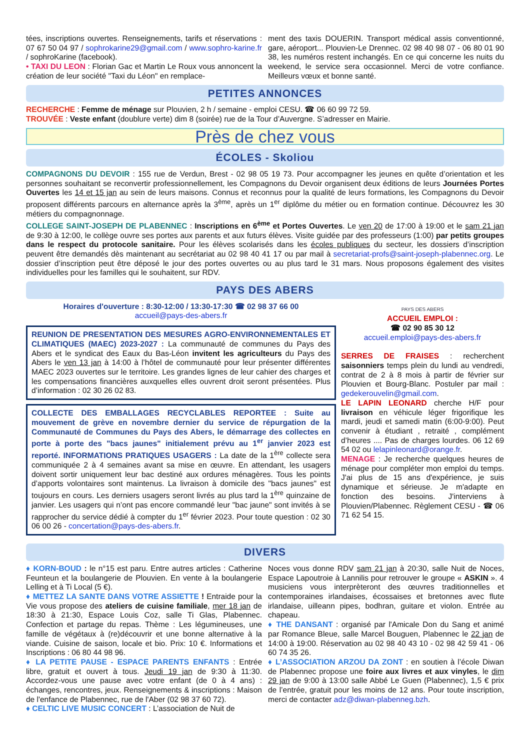tées, inscriptions ouvertes. Renseignements, tarifs et réservations : 07 67 50 04 97 / sophrokarine29@gmail.com / www.sophro-karine.fr / sophroKarine (facebook).
• TAXI DU LEON : Florian Gac et Martin Le Roux vous annoncent la création de leur société "Taxi du Léon" en remplace-
ment des taxis DOUERIN. Transport médical assis conventionné, gare, aéroport... Plouvien-Le Drennec. 02 98 40 98 07 - 06 80 01 90 38, les numéros restent inchangés. En ce qui concerne les nuits du weekend, le service sera occasionnel. Merci de votre confiance. Meilleurs vœux et bonne santé.
PETITES ANNONCES
RECHERCHE : Femme de ménage sur Plouvien, 2 h / semaine - emploi CESU. ☎ 06 60 99 72 59.
TROUVÉE : Veste enfant (doublure verte) dim 8 (soirée) rue de la Tour d’Auvergne. S’adresser en Mairie.
Près de chez vous
ÉCOLES - Skoliou
COMPAGNONS DU DEVOIR : 155 rue de Verdun, Brest - 02 98 05 19 73. Pour accompagner les jeunes en quête d’orientation et les personnes souhaitant se reconvertir professionnellement, les Compagnons du Devoir organisent deux éditions de leurs Journées Portes Ouvertes les 14 et 15 jan au sein de leurs maisons. Connus et reconnus pour la qualité de leurs formations, les Compagnons du Devoir proposent différents parcours en alternance après la 3<sup>ème</sup>, après un 1<sup>er</sup> diplôme du métier ou en formation continue. Découvrez les 30 métiers du compagnonnage.
COLLEGE SAINT-JOSEPH DE PLABENNEC : Inscriptions en 6<sup>ème</sup> et Portes Ouvertes. Le ven 20 de 17:00 à 19:00 et le sam 21 jan de 9:30 à 12:00, le collège ouvre ses portes aux parents et aux futurs élèves. Visite guidée par des professeurs (1:00) par petits groupes dans le respect du protocole sanitaire. Pour les élèves scolarisés dans les écoles publiques du secteur, les dossiers d’inscription peuvent être demandés dès maintenant au secrétariat au 02 98 40 41 17 ou par mail à secretariat-profs@saint-joseph-plabennec.org. Le dossier d’inscription peut être déposé le jour des portes ouvertes ou au plus tard le 31 mars. Nous proposons également des visites individuelles pour les familles qui le souhaitent, sur RDV.
PAYS DES ABERS
Horaires d'ouverture : 8:30-12:00 / 13:30-17:30 ☎ 02 98 37 66 00
accueil@pays-des-abers.fr
REUNION DE PRESENTATION DES MESURES AGRO-ENVIRONNEMENTALES ET CLIMATIQUES (MAEC) 2023-2027 : La communauté de communes du Pays des Abers et le syndicat des Eaux du Bas-Léon invitent les agriculteurs du Pays des Abers le ven 13 jan à 14:00 à l’hôtel de communauté pour leur présenter différentes MAEC 2023 ouvertes sur le territoire. Les grandes lignes de leur cahier des charges et les compensations financières auxquelles elles ouvrent droit seront présentées. Plus d’information : 02 30 26 02 83.
COLLECTE DES EMBALLAGES RECYCLABLES REPORTEE : Suite au mouvement de grève en novembre dernier du service de répurgation de la Communauté de Communes du Pays des Abers, le démarrage des collectes en porte à porte des "bacs jaunes" initialement prévu au 1<sup>er</sup> janvier 2023 est reporté. INFORMATIONS PRATIQUES USAGERS : La date de la 1<sup>ère</sup> collecte sera communiquée 2 à 4 semaines avant sa mise en œuvre. En attendant, les usagers doivent sortir uniquement leur bac destiné aux ordures ménagères. Tous les points d’apports volontaires sont maintenus. La livraison à domicile des "bacs jaunes" est toujours en cours. Les derniers usagers seront livrés au plus tard la 1<sup>ère</sup> quinzaine de janvier. Les usagers qui n’ont pas encore commandé leur "bac jaune" sont invités à se rapprocher du service dédié à compter du 1<sup>er</sup> février 2023. Pour toute question : 02 30 06 00 26 - concertation@pays-des-abers.fr.
PAYS DES ABERS
ACCUEIL EMPLOI :
☎ 02 90 85 30 12
accueil.emploi@pays-des-abers.fr
SERRES DE FRAISES : recherchent saisonniers temps plein du lundi au vendredi, contrat de 2 à 8 mois à partir de février sur Plouvien et Bourg-Blanc. Postuler par mail : gedekerouvelin@gmail.com.
LE LAPIN LEONARD cherche H/F pour livraison en véhicule léger frigorifique les mardi, jeudi et samedi matin (6:00-9:00). Peut convenir à étudiant , retraité , complément d’heures .... Pas de charges lourdes. 06 12 69 54 02 ou lelapinleonard@orange.fr.
MENAGE : Je recherche quelques heures de ménage pour compléter mon emploi du temps. J'ai plus de 15 ans d'expérience, je suis dynamique et sérieuse. Je m'adapte en fonction des besoins. J'interviens à Plouvien/Plabennec. Règlement CESU - ☎ 06 71 62 54 15.
DIVERS
♦ KORN-BOUD : le n°15 est paru. Entre autres articles : Catherine Feunteun et la boulangerie de Plouvien. En vente à la boulangerie Lelling et à Ti Local (5 €).
♦ METTEZ LA SANTE DANS VOTRE ASSIETTE ! Entraide pour la Vie vous propose des ateliers de cuisine familiale, mer 18 jan de 18:30 à 21:30, Espace Louis Coz, salle Ti Glas, Plabennec. Confection et partage du repas. Thème : Les légumineuses, une famille de végétaux à (re)découvrir et une bonne alternative à la viande. Cuisine de saison, locale et bio. Prix: 10 €. Informations et Inscriptions : 06 80 44 98 96.
♦ LA PETITE PAUSE - ESPACE PARENTS ENFANTS : Entrée libre, gratuit et ouvert à tous. Jeudi 19 jan de 9:30 à 11:30. Accordez-vous une pause avec votre enfant (de 0 à 4 ans) : échanges, rencontres, jeux. Renseignements & inscriptions : Maison de l'enfance de Plabennec, rue de l'Aber (02 98 37 60 72).
♦ CELTIC LIVE MUSIC CONCERT : L’association de Nuit de
Noces vous donne RDV sam 21 jan à 20:30, salle Nuit de Noces, Espace Lapoutroie à Lannilis pour retrouver le groupe « ASKIN ». 4 musiciens vous interprèteront des œuvres traditionnelles et contemporaines irlandaises, écossaises et bretonnes avec flute irlandaise, uilleann pipes, bodhran, guitare et violon. Entrée au chapeau.
♦ THE DANSANT : organisé par l'Amicale Don du Sang et animé par Romance Bleue, salle Marcel Bouguen, Plabennec le 22 jan de 14:00 à 19:00. Réservation au 02 98 40 43 10 - 02 98 42 59 41 - 06 60 74 35 26.
♦ L’ASSOCIATION ARZOU DA ZONT : en soutien à l’école Diwan de Plabennec propose une foire aux livres et aux vinyles, le dim 29 jan de 9:00 à 13:00 salle Abbé Le Guen (Plabennec), 1,5 € prix de l’entrée, gratuit pour les moins de 12 ans. Pour toute inscription, merci de contacter adz@diwan-plabenneg.bzh.